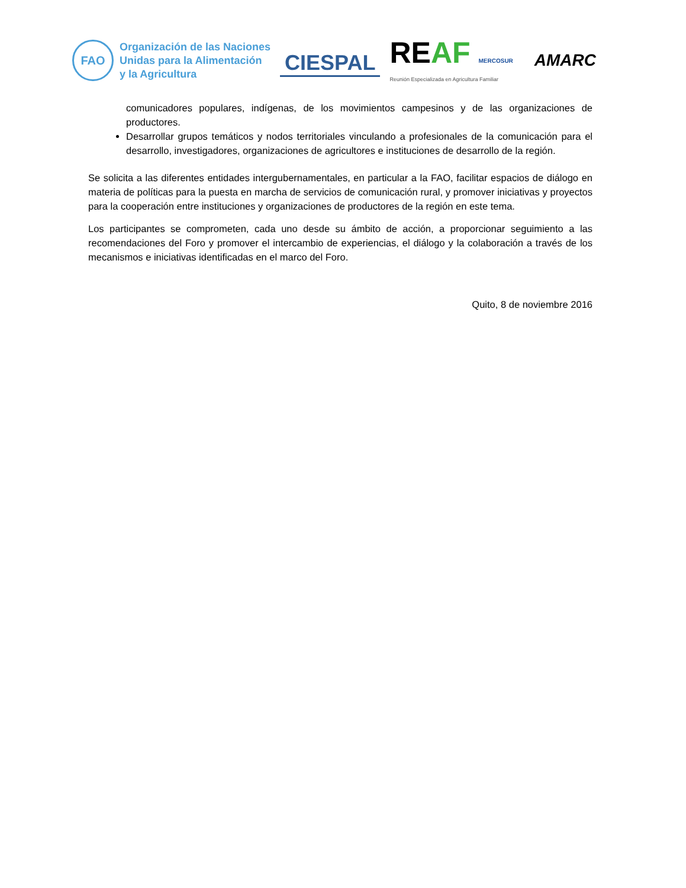FAO
Organización de las Naciones
Unidas para la Alimentación
y la Agricultura
CIESPAL
REAF MERCOSUR
Reunión Especializada en Agricultura Familiar
AMARC
comunicadores populares, indígenas, de los movimientos campesinos y de las organizaciones de productores.
Desarrollar grupos temáticos y nodos territoriales vinculando a profesionales de la comunicación para el desarrollo, investigadores, organizaciones de agricultores e instituciones de desarrollo de la región.
Se solicita a las diferentes entidades intergubernamentales, en particular a la FAO, facilitar espacios de diálogo en materia de políticas para la puesta en marcha de servicios de comunicación rural, y promover iniciativas y proyectos para la cooperación entre instituciones y organizaciones de productores de la región en este tema.
Los participantes se comprometen, cada uno desde su ámbito de acción, a proporcionar seguimiento a las recomendaciones del Foro y promover el intercambio de experiencias, el diálogo y la colaboración a través de los mecanismos e iniciativas identificadas en el marco del Foro.
Quito, 8 de noviembre 2016